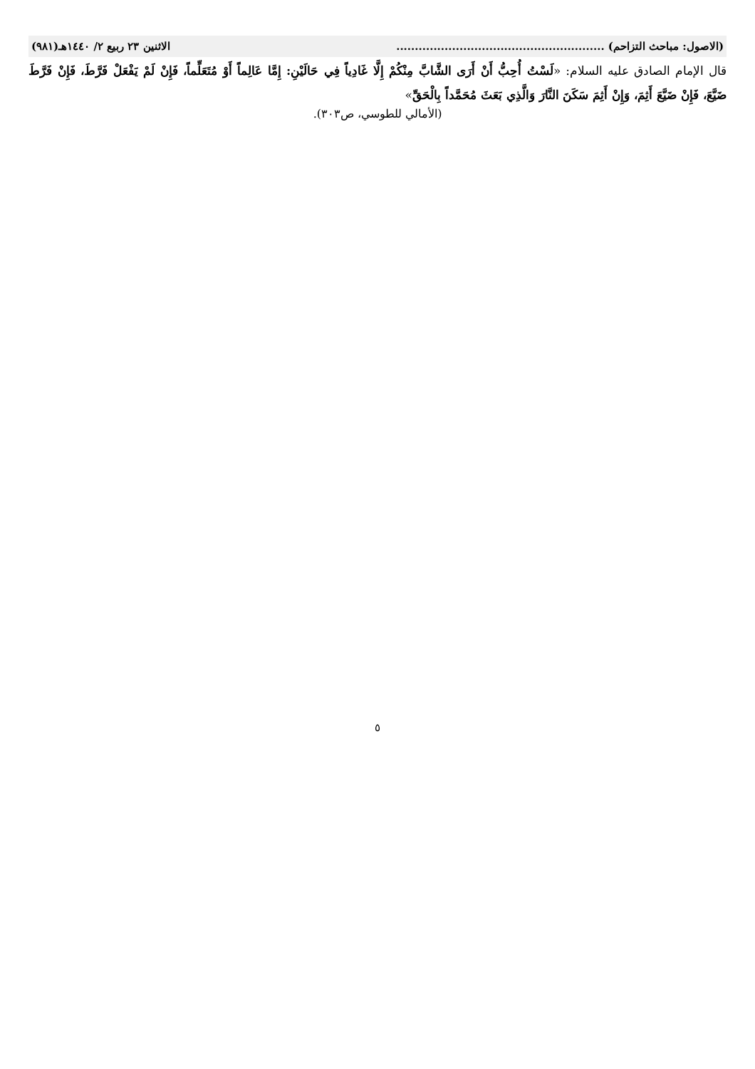(الاصول: مباحث التزاحم) ........................................................ الاثنين ٢٣ ربيع ٢/ ١٤٤٠هـ(٩٨١)
قال الإمام الصادق عليه السلام: «لَسْتُ أُحِبُّ أَنْ أَرَى الشَّابَّ مِنْكُمْ إِلَّا غَادِياً فِي حَالَيْنِ: إِمَّا عَالِماً أَوْ مُتَعَلِّماً، فَإِنْ لَمْ يَفْعَلْ فَرَّطَ، فَإِنْ فَرَّطَ ضَيَّعَ، فَإِنْ ضَيَّعَ أَثِمَ، وَإِنْ أَثِمَ سَكَنَ النَّارَ وَالَّذِي بَعَثَ مُحَمَّداً بِالْحَقِّ»
(الأمالي للطوسي، ص٣٠٣).
٥